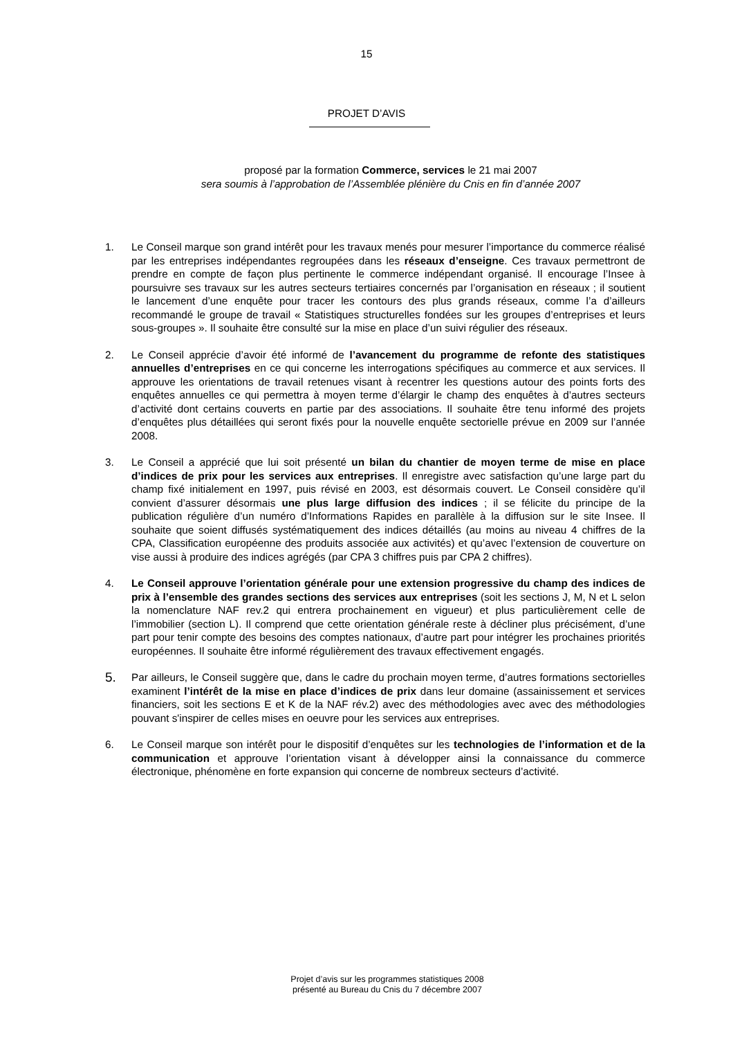15
PROJET D’AVIS
proposé par la formation Commerce, services le 21 mai 2007
sera soumis à l’approbation de l’Assemblée plénière du Cnis en fin d’année 2007
1. Le Conseil marque son grand intérêt pour les travaux menés pour mesurer l’importance du commerce réalisé par les entreprises indépendantes regroupées dans les réseaux d’enseigne. Ces travaux permettront de prendre en compte de façon plus pertinente le commerce indépendant organisé. Il encourage l’Insee à poursuivre ses travaux sur les autres secteurs tertiaires concernés par l’organisation en réseaux ; il soutient le lancement d’une enquête pour tracer les contours des plus grands réseaux, comme l’a d’ailleurs recommandé le groupe de travail « Statistiques structurelles fondées sur les groupes d’entreprises et leurs sous-groupes ». Il souhaite être consulté sur la mise en place d’un suivi régulier des réseaux.
2. Le Conseil apprécie d’avoir été informé de l’avancement du programme de refonte des statistiques annuelles d’entreprises en ce qui concerne les interrogations spécifiques au commerce et aux services. Il approuve les orientations de travail retenues visant à recentrer les questions autour des points forts des enquêtes annuelles ce qui permettra à moyen terme d’élargir le champ des enquêtes à d’autres secteurs d’activité dont certains couverts en partie par des associations. Il souhaite être tenu informé des projets d’enquêtes plus détaillées qui seront fixés pour la nouvelle enquête sectorielle prévue en 2009 sur l’année 2008.
3. Le Conseil a apprécié que lui soit présenté un bilan du chantier de moyen terme de mise en place d’indices de prix pour les services aux entreprises. Il enregistre avec satisfaction qu’une large part du champ fixé initialement en 1997, puis révisé en 2003, est désormais couvert. Le Conseil considère qu’il convient d’assurer désormais une plus large diffusion des indices ; il se félicite du principe de la publication régulière d’un numéro d’Informations Rapides en parallèle à la diffusion sur le site Insee. Il souhaite que soient diffusés systématiquement des indices détaillés (au moins au niveau 4 chiffres de la CPA, Classification européenne des produits associée aux activités) et qu’avec l’extension de couverture on vise aussi à produire des indices agrégés (par CPA 3 chiffres puis par CPA 2 chiffres).
4. Le Conseil approuve l’orientation générale pour une extension progressive du champ des indices de prix à l’ensemble des grandes sections des services aux entreprises (soit les sections J, M, N et L selon la nomenclature NAF rev.2 qui entrera prochainement en vigueur) et plus particulièrement celle de l’immobilier (section L). Il comprend que cette orientation générale reste à décliner plus précisément, d’une part pour tenir compte des besoins des comptes nationaux, d’autre part pour intégrer les prochaines priorités européennes. Il souhaite être informé régulièrement des travaux effectivement engagés.
5. Par ailleurs, le Conseil suggère que, dans le cadre du prochain moyen terme, d’autres formations sectorielles examinent l’intérêt de la mise en place d’indices de prix dans leur domaine (assainissement et services financiers, soit les sections E et K de la NAF rév.2) avec des méthodologies avec avec des méthodologies pouvant s'inspirer de celles mises en oeuvre pour les services aux entreprises.
6. Le Conseil marque son intérêt pour le dispositif d’enquêtes sur les technologies de l’information et de la communication et approuve l’orientation visant à développer ainsi la connaissance du commerce électronique, phénomène en forte expansion qui concerne de nombreux secteurs d’activité.
Projet d’avis sur les programmes statistiques 2008
présenté au Bureau du Cnis du 7 décembre 2007